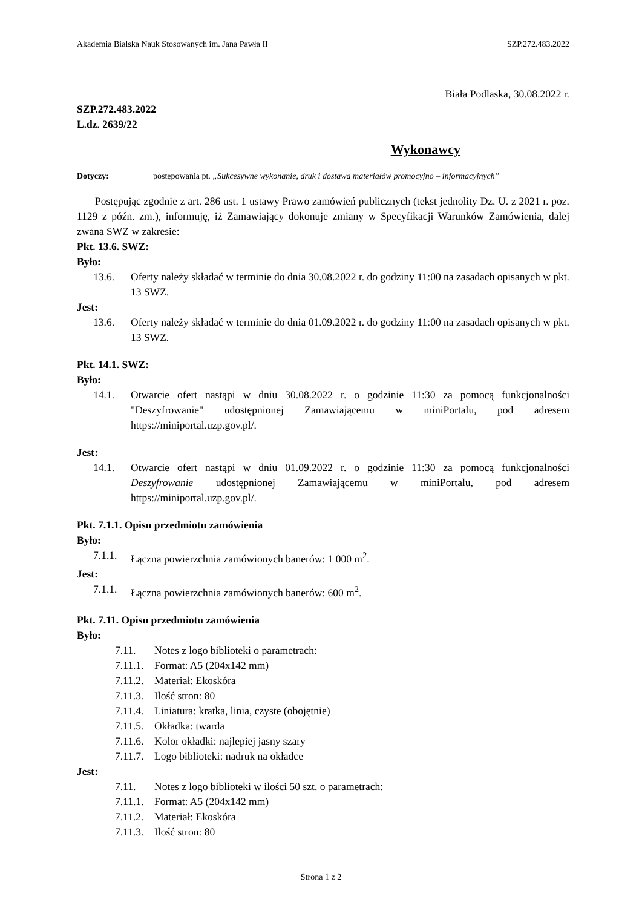Akademia Bialska Nauk Stosowanych im. Jana Pawła II SZP.272.483.2022
Biała Podlaska, 30.08.2022 r.
SZP.272.483.2022
L.dz. 2639/22
Wykonawcy
Dotyczy: postępowania pt. „Sukcesywne wykonanie, druk i dostawa materiałów promocyjno – informacyjnych”
Postępując zgodnie z art. 286 ust. 1 ustawy Prawo zamówień publicznych (tekst jednolity Dz. U. z 2021 r. poz. 1129 z późn. zm.), informuję, iż Zamawiający dokonuje zmiany w Specyfikacji Warunków Zamówienia, dalej zwana SWZ w zakresie:
Pkt. 13.6. SWZ:
Było:
13.6. Oferty należy składać w terminie do dnia 30.08.2022 r. do godziny 11:00 na zasadach opisanych w pkt. 13 SWZ.
Jest:
13.6. Oferty należy składać w terminie do dnia 01.09.2022 r. do godziny 11:00 na zasadach opisanych w pkt. 13 SWZ.
Pkt. 14.1. SWZ:
Było:
14.1. Otwarcie ofert nastąpi w dniu 30.08.2022 r. o godzinie 11:30 za pomocą funkcjonalności "Deszyfrowanie" udostępnionej Zamawiającemu w miniPortalu, pod adresem https://miniportal.uzp.gov.pl/.
Jest:
14.1. Otwarcie ofert nastąpi w dniu 01.09.2022 r. o godzinie 11:30 za pomocą funkcjonalności Deszyfrowanie udostępnionej Zamawiającemu w miniPortalu, pod adresem https://miniportal.uzp.gov.pl/.
Pkt. 7.1.1. Opisu przedmiotu zamówienia
Było:
7.1.1. Łączna powierzchnia zamówionych banerów: 1 000 m<sup>2</sup>.
Jest:
7.1.1. Łączna powierzchnia zamówionych banerów: 600 m<sup>2</sup>.
Pkt. 7.11. Opisu przedmiotu zamówienia
Było:
7.11. Notes z logo biblioteki o parametrach:
7.11.1. Format: A5 (204x142 mm)
7.11.2. Materiał: Ekoskóra
7.11.3. Ilość stron: 80
7.11.4. Liniatura: kratka, linia, czyste (obojętnie)
7.11.5. Okładka: twarda
7.11.6. Kolor okładki: najlepiej jasny szary
7.11.7. Logo biblioteki: nadruk na okładce
Jest:
7.11. Notes z logo biblioteki w ilości 50 szt. o parametrach:
7.11.1. Format: A5 (204x142 mm)
7.11.2. Materiał: Ekoskóra
7.11.3. Ilość stron: 80
Strona 1 z 2